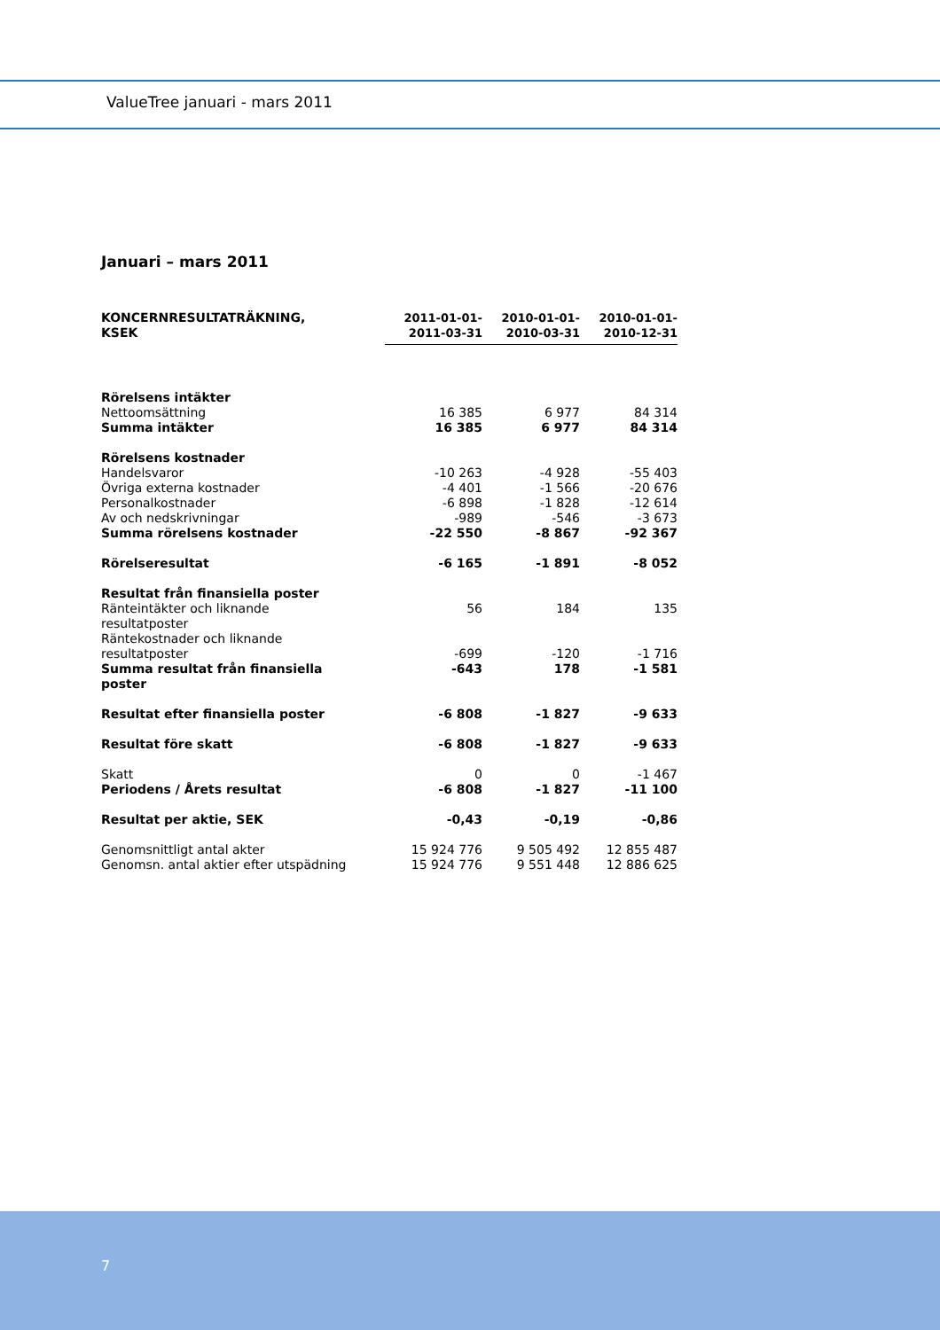ValueTree januari - mars 2011
Januari – mars 2011
| KONCERNRESULTATRÄKNING, KSEK | | 2011-01-01- 2011-03-31 | 2010-01-01- 2010-03-31 | 2010-01-01- 2010-12-31 |
| --- | --- | --- | --- | --- |
| Rörelsens intäkter | | | | |
| Nettoomsättning | | 16 385 | 6 977 | 84 314 |
| Summa intäkter | | 16 385 | 6 977 | 84 314 |
| Rörelsens kostnader | | | | |
| Handelsvaror | | -10 263 | -4 928 | -55 403 |
| Övriga externa kostnader | | -4 401 | -1 566 | -20 676 |
| Personalkostnader | | -6 898 | -1 828 | -12 614 |
| Av och nedskrivningar | | -989 | -546 | -3 673 |
| Summa rörelsens kostnader | | -22 550 | -8 867 | -92 367 |
| Rörelseresultat | | -6 165 | -1 891 | -8 052 |
| Resultat från finansiella poster | | | | |
| Ränteintäkter och liknande resultatposter | | 56 | 184 | 135 |
| Räntekostnader och liknande resultatposter | | -699 | -120 | -1 716 |
| Summa resultat från finansiella poster | | -643 | 178 | -1 581 |
| Resultat efter finansiella poster | | -6 808 | -1 827 | -9 633 |
| Resultat före skatt | | -6 808 | -1 827 | -9 633 |
| Skatt | | 0 | 0 | -1 467 |
| Periodens / Årets resultat | | -6 808 | -1 827 | -11 100 |
| Resultat per aktie, SEK | | -0,43 | -0,19 | -0,86 |
| Genomsnittligt antal akter | | 15 924 776 | 9 505 492 | 12 855 487 |
| Genomsn. antal aktier efter utspädning | | 15 924 776 | 9 551 448 | 12 886 625 |
7